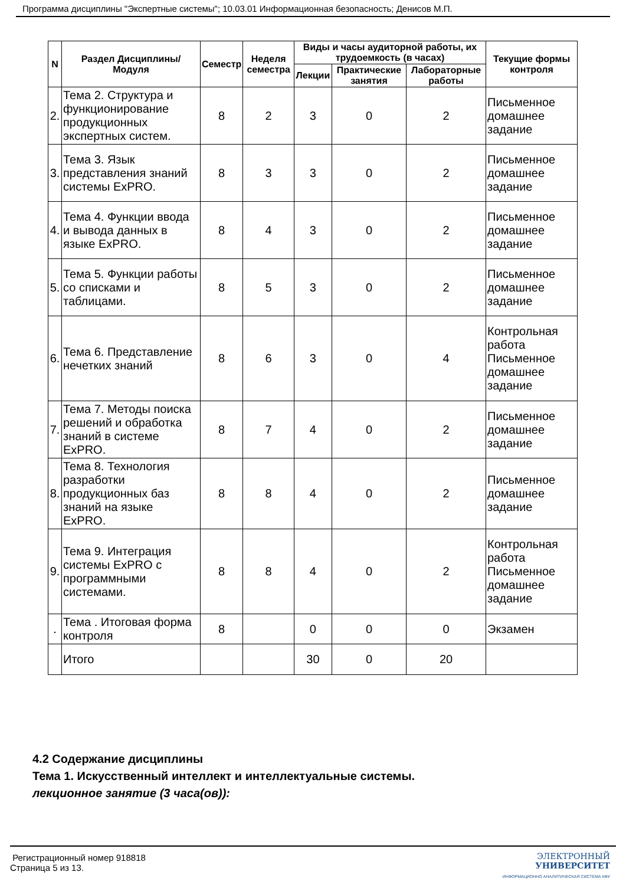Программа дисциплины "Экспертные системы"; 10.03.01 Информационная безопасность; Денисов М.П.
| N | Раздел Дисциплины/ Модуля | Семестр | Неделя семестра | Виды и часы аудиторной работы, их трудоемкость (в часах) | | | Текущие формы контроля |
| --- | --- | --- | --- | --- | --- | --- | --- |
| | | | | Лекции | Практические занятия | Лабораторные работы | |
| 2. | Тема 2. Структура и функционирование продукционных экспертных систем. | 8 | 2 | 3 | 0 | 2 | Письменное домашнее задание |
| 3. | Тема 3. Язык представления знаний системы ExPRO. | 8 | 3 | 3 | 0 | 2 | Письменное домашнее задание |
| 4. | Тема 4. Функции ввода и вывода данных в языке ExPRO. | 8 | 4 | 3 | 0 | 2 | Письменное домашнее задание |
| 5. | Тема 5. Функции работы со списками и таблицами. | 8 | 5 | 3 | 0 | 2 | Письменное домашнее задание |
| 6. | Тема 6. Представление нечетких знаний | 8 | 6 | 3 | 0 | 4 | Контрольная работа Письменное домашнее задание |
| 7. | Тема 7. Методы поиска решений и обработка знаний в системе ExPRO. | 8 | 7 | 4 | 0 | 2 | Письменное домашнее задание |
| 8. | Тема 8. Технология разработки продукционных баз знаний на языке ExPRO. | 8 | 8 | 4 | 0 | 2 | Письменное домашнее задание |
| 9. | Тема 9. Интеграция системы ExPRO с программными системами. | 8 | 8 | 4 | 0 | 2 | Контрольная работа Письменное домашнее задание |
| . | Тема . Итоговая форма контроля | 8 | | 0 | 0 | 0 | Экзамен |
| | Итого | | | 30 | 0 | 20 | |
4.2 Содержание дисциплины
Тема 1. Искусственный интеллект и интеллектуальные системы.
лекционное занятие (3 часа(ов)):
Регистрационный номер 918818
Страница 5 из 13.
ЭЛЕКТРОННЫЙ
УНИВЕРСИТЕТ
ИНФОРМАЦИОННО АНАЛИТИЧЕСКАЯ СИСТЕМА КФУ